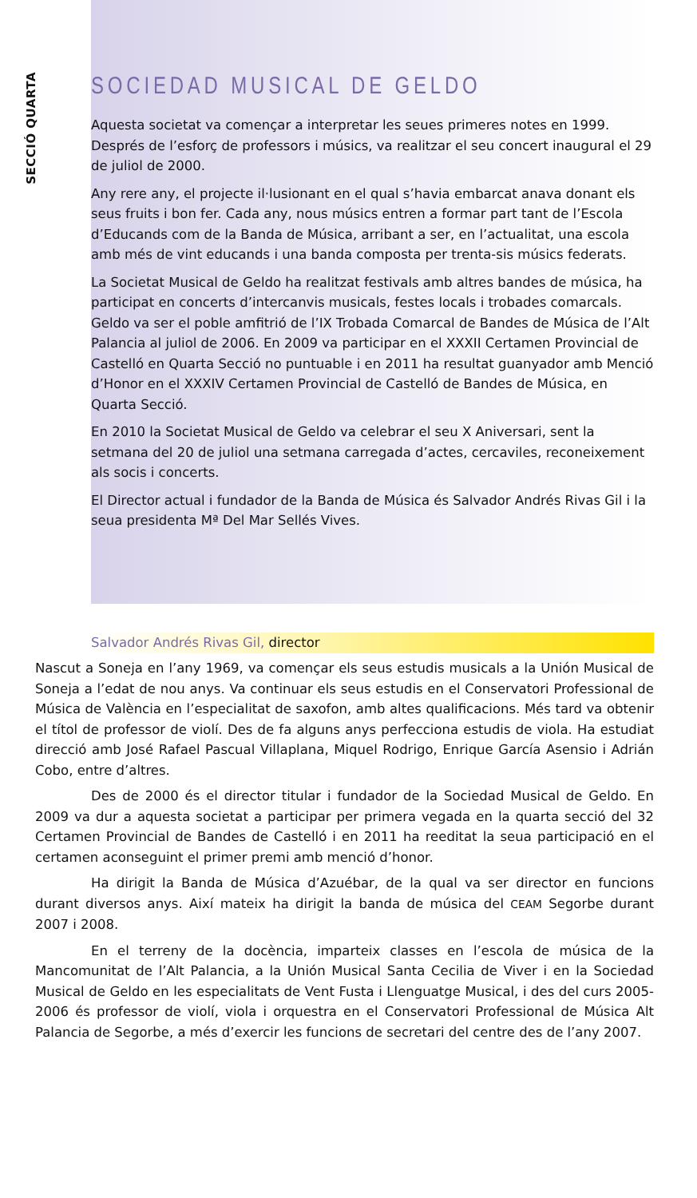SECCIÓ QUARTA
SOCIEDAD MUSICAL DE GELDO
Aquesta societat va començar a interpretar les seues primeres notes en 1999. Després de l’esforç de professors i músics, va realitzar el seu concert inaugural el 29 de juliol de 2000.
Any rere any, el projecte il·lusionant en el qual s’havia embarcat anava donant els seus fruits i bon fer. Cada any, nous músics entren a formar part tant de l’Escola d’Educands com de la Banda de Música, arribant a ser, en l’actualitat, una escola amb més de vint educands i una banda composta per trenta-sis músics federats.
La Societat Musical de Geldo ha realitzat festivals amb altres bandes de música, ha participat en concerts d’intercanvis musicals, festes locals i trobades comarcals. Geldo va ser el poble amfitrió de l’IX Trobada Comarcal de Bandes de Música de l’Alt Palancia al juliol de 2006. En 2009 va participar en el XXXII Certamen Provincial de Castelló en Quarta Secció no puntuable i en 2011 ha resultat guanyador amb Menció d’Honor en el XXXIV Certamen Provincial de Castelló de Bandes de Música, en Quarta Secció.
En 2010 la Societat Musical de Geldo va celebrar el seu X Aniversari, sent la setmana del 20 de juliol una setmana carregada d’actes, cercaviles, reconeixement als socis i concerts.
El Director actual i fundador de la Banda de Música és Salvador Andrés Rivas Gil i la seua presidenta Mª Del Mar Sellés Vives.
Salvador Andrés Rivas Gil, director
Nascut a Soneja en l’any 1969, va començar els seus estudis musicals a la Unión Musical de Soneja a l’edat de nou anys. Va continuar els seus estudis en el Conservatori Professional de Música de València en l’especialitat de saxofon, amb altes qualificacions. Més tard va obtenir el títol de professor de violí. Des de fa alguns anys perfecciona estudis de viola. Ha estudiat direcció amb José Rafael Pascual Villaplana, Miquel Rodrigo, Enrique García Asensio i Adrián Cobo, entre d’altres.
Des de 2000 és el director titular i fundador de la Sociedad Musical de Geldo. En 2009 va dur a aquesta societat a participar per primera vegada en la quarta secció del 32 Certamen Provincial de Bandes de Castelló i en 2011 ha reeditat la seua participació en el certamen aconseguint el primer premi amb menció d’honor.
Ha dirigit la Banda de Música d’Azuébar, de la qual va ser director en funcions durant diversos anys. Així mateix ha dirigit la banda de música del CEAM Segorbe durant 2007 i 2008.
En el terreny de la docència, imparteix classes en l’escola de música de la Mancomunitat de l’Alt Palancia, a la Unión Musical Santa Cecilia de Viver i en la Sociedad Musical de Geldo en les especialitats de Vent Fusta i Llenguatge Musical, i des del curs 2005-2006 és professor de violí, viola i orquestra en el Conservatori Professional de Música Alt Palancia de Segorbe, a més d’exercir les funcions de secretari del centre des de l’any 2007.